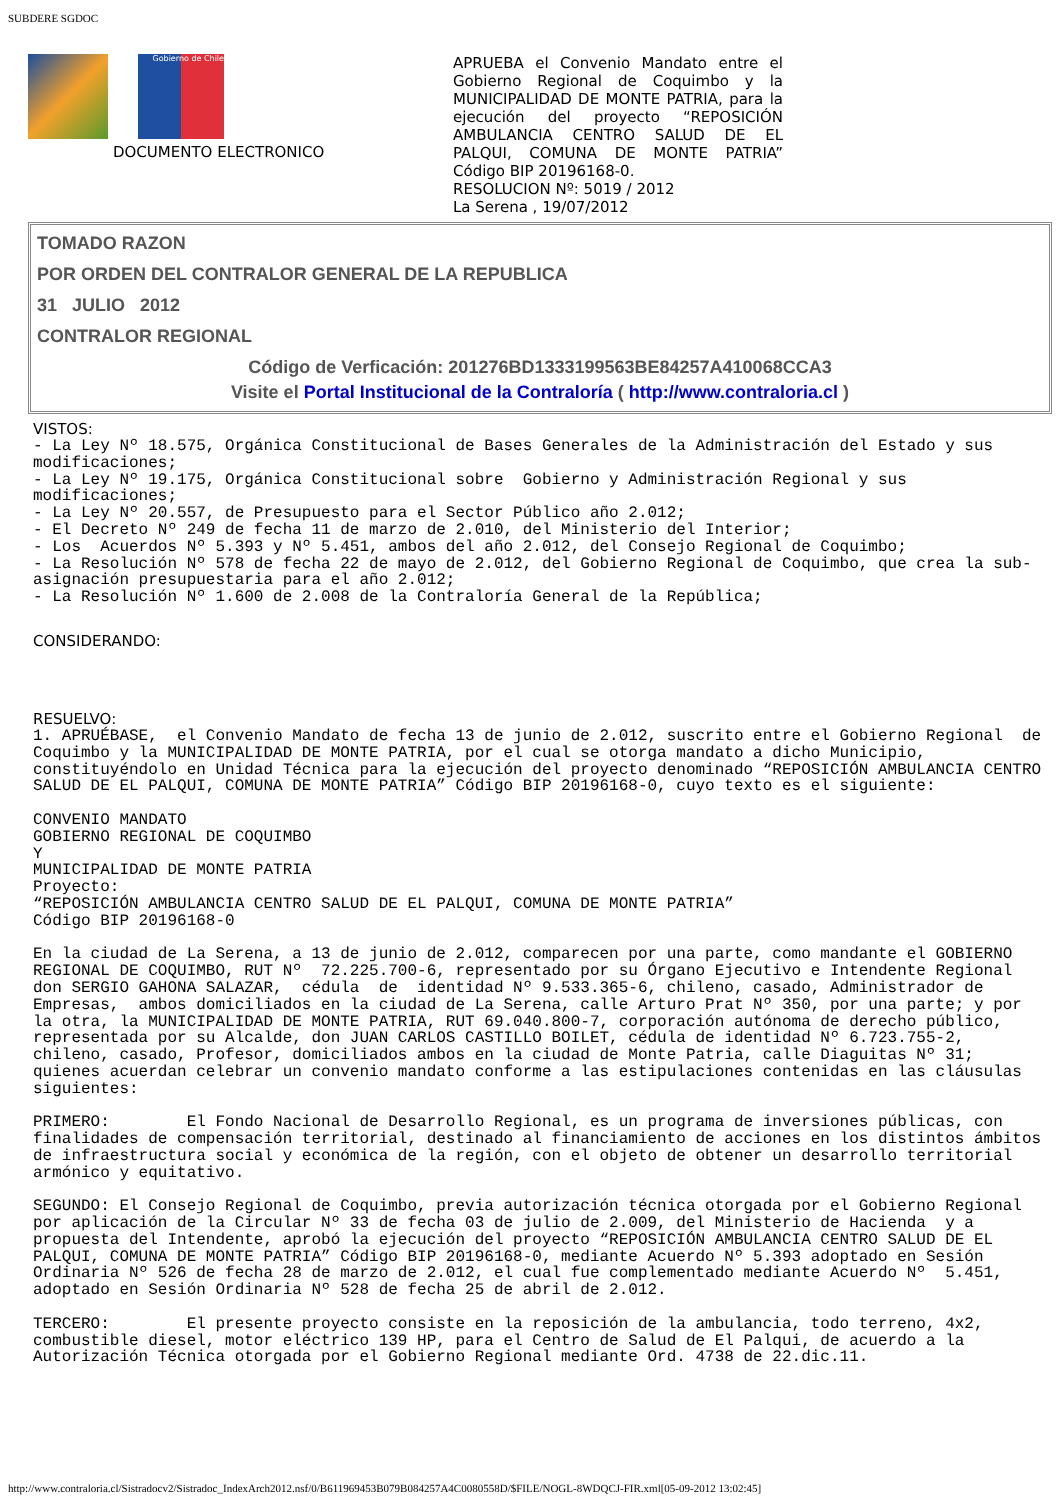SUBDERE SGDOC
Gobierno de Chile
DOCUMENTO ELECTRONICO
APRUEBA el Convenio Mandato entre el Gobierno Regional de Coquimbo y la MUNICIPALIDAD DE MONTE PATRIA, para la ejecución del proyecto “REPOSICIÓN AMBULANCIA CENTRO SALUD DE EL PALQUI, COMUNA DE MONTE PATRIA” Código BIP 20196168-0.
RESOLUCION Nº: 5019 / 2012
La Serena , 19/07/2012
TOMADO RAZON
POR ORDEN DEL CONTRALOR GENERAL DE LA REPUBLICA
31 JULIO 2012
CONTRALOR REGIONAL
Código de Verficación: 201276BD1333199563BE84257A410068CCA3
Visite el Portal Institucional de la Contraloría ( http://www.contraloria.cl )
VISTOS:
- La Ley Nº 18.575, Orgánica Constitucional de Bases Generales de la Administración del Estado y sus modificaciones;
- La Ley Nº 19.175, Orgánica Constitucional sobre  Gobierno y Administración Regional y sus modificaciones;
- La Ley Nº 20.557, de Presupuesto para el Sector Público año 2.012;
- El Decreto Nº 249 de fecha 11 de marzo de 2.010, del Ministerio del Interior;
- Los  Acuerdos Nº 5.393 y Nº 5.451, ambos del año 2.012, del Consejo Regional de Coquimbo;
- La Resolución Nº 578 de fecha 22 de mayo de 2.012, del Gobierno Regional de Coquimbo, que crea la sub-asignación presupuestaria para el año 2.012;
- La Resolución Nº 1.600 de 2.008 de la Contraloría General de la República;
CONSIDERANDO:
RESUELVO:
1. APRUÉBASE,  el Convenio Mandato de fecha 13 de junio de 2.012, suscrito entre el Gobierno Regional  de Coquimbo y la MUNICIPALIDAD DE MONTE PATRIA, por el cual se otorga mandato a dicho Municipio, constituyéndolo en Unidad Técnica para la ejecución del proyecto denominado “REPOSICIÓN AMBULANCIA CENTRO SALUD DE EL PALQUI, COMUNA DE MONTE PATRIA” Código BIP 20196168-0, cuyo texto es el siguiente:

CONVENIO MANDATO
GOBIERNO REGIONAL DE COQUIMBO
Y
MUNICIPALIDAD DE MONTE PATRIA
Proyecto:
“REPOSICIÓN AMBULANCIA CENTRO SALUD DE EL PALQUI, COMUNA DE MONTE PATRIA”
Código BIP 20196168-0

En la ciudad de La Serena, a 13 de junio de 2.012, comparecen por una parte, como mandante el GOBIERNO REGIONAL DE COQUIMBO, RUT Nº  72.225.700-6, representado por su Órgano Ejecutivo e Intendente Regional don SERGIO GAHONA SALAZAR,  cédula  de  identidad Nº 9.533.365-6, chileno, casado, Administrador de Empresas,  ambos domiciliados en la ciudad de La Serena, calle Arturo Prat Nº 350, por una parte; y por la otra, la MUNICIPALIDAD DE MONTE PATRIA, RUT 69.040.800-7, corporación autónoma de derecho público, representada por su Alcalde, don JUAN CARLOS CASTILLO BOILET, cédula de identidad Nº 6.723.755-2, chileno, casado, Profesor, domiciliados ambos en la ciudad de Monte Patria, calle Diaguitas Nº 31; quienes acuerdan celebrar un convenio mandato conforme a las estipulaciones contenidas en las cláusulas siguientes:

PRIMERO:        El Fondo Nacional de Desarrollo Regional, es un programa de inversiones públicas, con finalidades de compensación territorial, destinado al financiamiento de acciones en los distintos ámbitos de infraestructura social y económica de la región, con el objeto de obtener un desarrollo territorial armónico y equitativo.

SEGUNDO: El Consejo Regional de Coquimbo, previa autorización técnica otorgada por el Gobierno Regional por aplicación de la Circular Nº 33 de fecha 03 de julio de 2.009, del Ministerio de Hacienda  y a propuesta del Intendente, aprobó la ejecución del proyecto “REPOSICIÓN AMBULANCIA CENTRO SALUD DE EL PALQUI, COMUNA DE MONTE PATRIA” Código BIP 20196168-0, mediante Acuerdo Nº 5.393 adoptado en Sesión Ordinaria Nº 526 de fecha 28 de marzo de 2.012, el cual fue complementado mediante Acuerdo Nº  5.451, adoptado en Sesión Ordinaria Nº 528 de fecha 25 de abril de 2.012.

TERCERO:        El presente proyecto consiste en la reposición de la ambulancia, todo terreno, 4x2, combustible diesel, motor eléctrico 139 HP, para el Centro de Salud de El Palqui, de acuerdo a la Autorización Técnica otorgada por el Gobierno Regional mediante Ord. 4738 de 22.dic.11.
http://www.contraloria.cl/Sistradocv2/Sistradoc_IndexArch2012.nsf/0/B611969453B079B084257A4C0080558D/$FILE/NOGL-8WDQCJ-FIR.xml[05-09-2012 13:02:45]